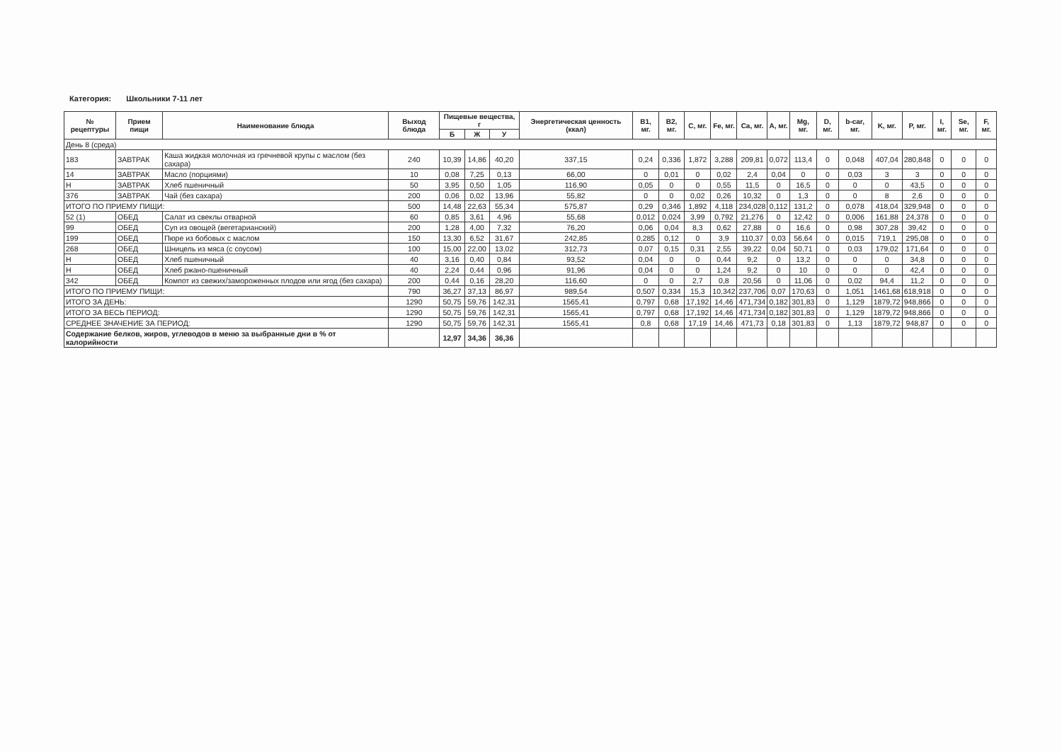Категория: Школьники 7-11 лет
| № рецептуры | Прием пищи | Наименование блюда | Выход блюда | Пищевые вещества, г | | | Энергетическая ценность (ккал) | B1, мг. | B2, мг. | C, мг. | Fe, мг. | Ca, мг. | A, мг. | Mg, мг. | D, мг. | b-car, мг. | K, мг. | P, мг. | I, мг. | Se, мг. | F, мг. |
| --- | --- | --- | --- | --- | --- | --- | --- | --- | --- | --- | --- | --- | --- | --- | --- | --- | --- | --- | --- | --- | --- |
| | | | | Б | Ж | У | | | | | | | | | | | | | | | |
| День 8 (среда) | | | | | | | | | | | | | | | | | | | | | |
| 183 | ЗАВТРАК | Каша жидкая молочная из гречневой крупы с маслом (без сахара) | 240 | 10,39 | 14,86 | 40,20 | 337,15 | 0,24 | 0,336 | 1,872 | 3,288 | 209,81 | 0,072 | 113,4 | 0 | 0,048 | 407,04 | 280,848 | 0 | 0 | 0 |
| 14 | ЗАВТРАК | Масло (порциями) | 10 | 0,08 | 7,25 | 0,13 | 66,00 | 0 | 0,01 | 0 | 0,02 | 2,4 | 0,04 | 0 | 0 | 0,03 | 3 | 3 | 0 | 0 | 0 |
| Н | ЗАВТРАК | Хлеб пшеничный | 50 | 3,95 | 0,50 | 1,05 | 116,90 | 0,05 | 0 | 0 | 0,55 | 11,5 | 0 | 16,5 | 0 | 0 | 0 | 43,5 | 0 | 0 | 0 |
| 376 | ЗАВТРАК | Чай (без сахара) | 200 | 0,06 | 0,02 | 13,96 | 55,82 | 0 | 0 | 0,02 | 0,26 | 10,32 | 0 | 1,3 | 0 | 0 | 8 | 2,6 | 0 | 0 | 0 |
| ИТОГО ПО ПРИЕМУ ПИЩИ: | | | 500 | 14,48 | 22,63 | 55,34 | 575,87 | 0,29 | 0,346 | 1,892 | 4,118 | 234,028 | 0,112 | 131,2 | 0 | 0,078 | 418,04 | 329,948 | 0 | 0 | 0 |
| 52 (1) | ОБЕД | Салат из свеклы отварной | 60 | 0,85 | 3,61 | 4,96 | 55,68 | 0,012 | 0,024 | 3,99 | 0,792 | 21,276 | 0 | 12,42 | 0 | 0,006 | 161,88 | 24,378 | 0 | 0 | 0 |
| 99 | ОБЕД | Суп из овощей (вегетарианский) | 200 | 1,28 | 4,00 | 7,32 | 76,20 | 0,06 | 0,04 | 8,3 | 0,62 | 27,88 | 0 | 16,6 | 0 | 0,98 | 307,28 | 39,42 | 0 | 0 | 0 |
| 199 | ОБЕД | Пюре из бобовых с маслом | 150 | 13,30 | 6,52 | 31,67 | 242,85 | 0,285 | 0,12 | 0 | 3,9 | 110,37 | 0,03 | 56,64 | 0 | 0,015 | 719,1 | 295,08 | 0 | 0 | 0 |
| 268 | ОБЕД | Шницель из мяса (с соусом) | 100 | 15,00 | 22,00 | 13,02 | 312,73 | 0,07 | 0,15 | 0,31 | 2,55 | 39,22 | 0,04 | 50,71 | 0 | 0,03 | 179,02 | 171,64 | 0 | 0 | 0 |
| Н | ОБЕД | Хлеб пшеничный | 40 | 3,16 | 0,40 | 0,84 | 93,52 | 0,04 | 0 | 0 | 0,44 | 9,2 | 0 | 13,2 | 0 | 0 | 0 | 34,8 | 0 | 0 | 0 |
| Н | ОБЕД | Хлеб ржано-пшеничный | 40 | 2,24 | 0,44 | 0,96 | 91,96 | 0,04 | 0 | 0 | 1,24 | 9,2 | 0 | 10 | 0 | 0 | 0 | 42,4 | 0 | 0 | 0 |
| 342 | ОБЕД | Компот из свежих/замороженных плодов или ягод (без сахара) | 200 | 0,44 | 0,16 | 28,20 | 116,60 | 0 | 0 | 2,7 | 0,8 | 20,56 | 0 | 11,06 | 0 | 0,02 | 94,4 | 11,2 | 0 | 0 | 0 |
| ИТОГО ПО ПРИЕМУ ПИЩИ: | | | 790 | 36,27 | 37,13 | 86,97 | 989,54 | 0,507 | 0,334 | 15,3 | 10,342 | 237,706 | 0,07 | 170,63 | 0 | 1,051 | 1461,68 | 618,918 | 0 | 0 | 0 |
| ИТОГО ЗА ДЕНЬ: | | | 1290 | 50,75 | 59,76 | 142,31 | 1565,41 | 0,797 | 0,68 | 17,192 | 14,46 | 471,734 | 0,182 | 301,83 | 0 | 1,129 | 1879,72 | 948,866 | 0 | 0 | 0 |
| ИТОГО ЗА ВЕСЬ ПЕРИОД: | | | 1290 | 50,75 | 59,76 | 142,31 | 1565,41 | 0,797 | 0,68 | 17,192 | 14,46 | 471,734 | 0,182 | 301,83 | 0 | 1,129 | 1879,72 | 948,866 | 0 | 0 | 0 |
| СРЕДНЕЕ ЗНАЧЕНИЕ ЗА ПЕРИОД: | | | 1290 | 50,75 | 59,76 | 142,31 | 1565,41 | 0,8 | 0,68 | 17,19 | 14,46 | 471,73 | 0,18 | 301,83 | 0 | 1,13 | 1879,72 | 948,87 | 0 | 0 | 0 |
| Содержание белков, жиров, углеводов в меню за выбранные дни в % от калорийности | | | | 12,97 | 34,36 | 36,36 | | | | | | | | | | | | | | | |